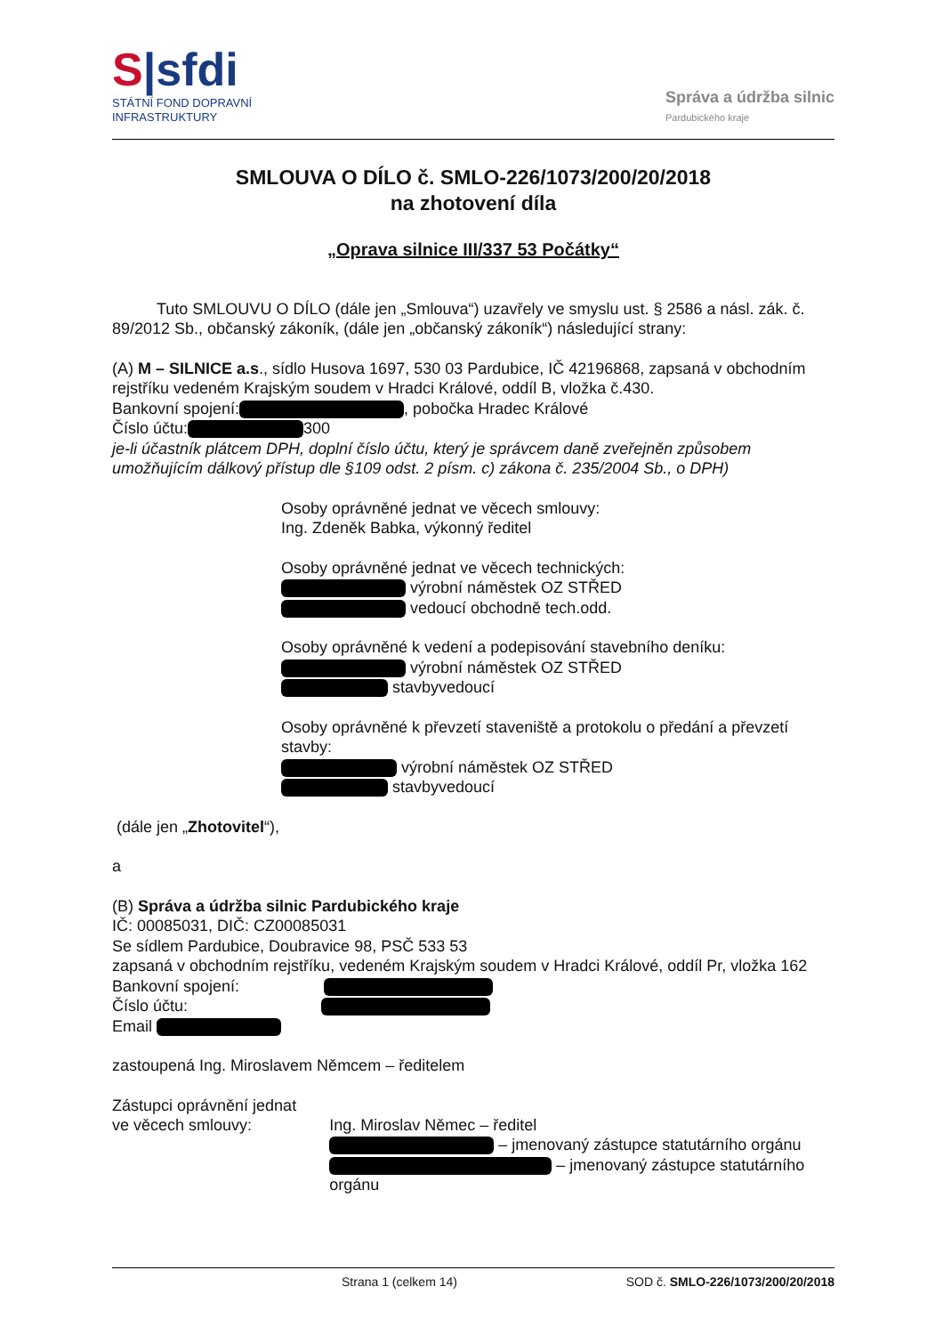S|sfdi
STÁTNÍ FOND DOPRAVNÍ
INFRASTRUKTURY
Správa a údržba silnic
Pardubického kraje
SMLOUVA O DÍLO č. SMLO-226/1073/200/20/2018
na zhotovení díla
„Oprava silnice III/337 53 Počátky“
Tuto SMLOUVU O DÍLO (dále jen „Smlouva“) uzavřely ve smyslu ust. § 2586 a násl. zák. č. 89/2012 Sb., občanský zákoník, (dále jen „občanský zákoník“) následující strany:
(A) M – SILNICE a.s., sídlo Husova 1697, 530 03 Pardubice, IČ 42196868, zapsaná v obchodním rejstříku vedeném Krajským soudem v Hradci Králové, oddíl B, vložka č.430.
Bankovní spojení: , pobočka Hradec Králové
Číslo účtu: 300
je-li účastník plátcem DPH, doplní číslo účtu, který je správcem daně zveřejněn způsobem umožňujícím dálkový přístup dle §109 odst. 2 písm. c) zákona č. 235/2004 Sb., o DPH)
Osoby oprávněné jednat ve věcech smlouvy:
Ing. Zdeněk Babka, výkonný ředitel
Osoby oprávněné jednat ve věcech technických:
výrobní náměstek OZ STŘED
vedoucí obchodně tech.odd.
Osoby oprávněné k vedení a podepisování stavebního deníku:
výrobní náměstek OZ STŘED
stavbyvedoucí
Osoby oprávněné k převzetí staveniště a protokolu o předání a převzetí stavby:
výrobní náměstek OZ STŘED
stavbyvedoucí
(dále jen „Zhotovitel“),
a
(B) Správa a údržba silnic Pardubického kraje
IČ: 00085031, DIČ: CZ00085031
Se sídlem Pardubice, Doubravice 98, PSČ 533 53
zapsaná v obchodním rejstříku, vedeném Krajským soudem v Hradci Králové, oddíl Pr, vložka 162
Bankovní spojení:
Číslo účtu:
Email
zastoupená Ing. Miroslavem Němcem – ředitelem
Zástupci oprávnění jednat
ve věcech smlouvy:
Ing. Miroslav Němec – ředitel
– jmenovaný zástupce statutárního orgánu
– jmenovaný zástupce statutárního orgánu
Strana 1 (celkem 14) SOD č. SMLO-226/1073/200/20/2018